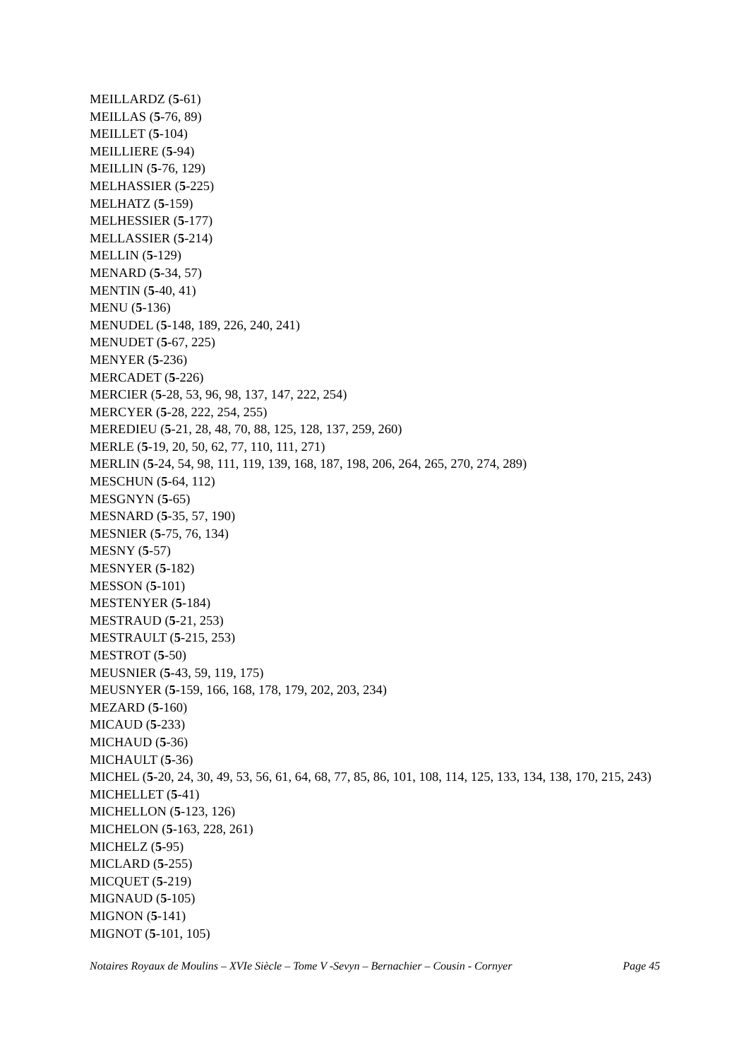MEILLARDZ (5-61)
MEILLAS (5-76, 89)
MEILLET (5-104)
MEILLIERE (5-94)
MEILLIN (5-76, 129)
MELHASSIER (5-225)
MELHATZ (5-159)
MELHESSIER (5-177)
MELLASSIER (5-214)
MELLIN (5-129)
MENARD (5-34, 57)
MENTIN (5-40, 41)
MENU (5-136)
MENUDEL (5-148, 189, 226, 240, 241)
MENUDET (5-67, 225)
MENYER (5-236)
MERCADET (5-226)
MERCIER (5-28, 53, 96, 98, 137, 147, 222, 254)
MERCYER (5-28, 222, 254, 255)
MEREDIEU (5-21, 28, 48, 70, 88, 125, 128, 137, 259, 260)
MERLE (5-19, 20, 50, 62, 77, 110, 111, 271)
MERLIN (5-24, 54, 98, 111, 119, 139, 168, 187, 198, 206, 264, 265, 270, 274, 289)
MESCHUN (5-64, 112)
MESGNYN (5-65)
MESNARD (5-35, 57, 190)
MESNIER (5-75, 76, 134)
MESNY (5-57)
MESNYER (5-182)
MESSON (5-101)
MESTENYER (5-184)
MESTRAUD (5-21, 253)
MESTRAULT (5-215, 253)
MESTROT (5-50)
MEUSNIER (5-43, 59, 119, 175)
MEUSNYER (5-159, 166, 168, 178, 179, 202, 203, 234)
MEZARD (5-160)
MICAUD (5-233)
MICHAUD (5-36)
MICHAULT (5-36)
MICHEL (5-20, 24, 30, 49, 53, 56, 61, 64, 68, 77, 85, 86, 101, 108, 114, 125, 133, 134, 138, 170, 215, 243)
MICHELLET (5-41)
MICHELLON (5-123, 126)
MICHELON (5-163, 228, 261)
MICHELZ (5-95)
MICLARD (5-255)
MICQUET (5-219)
MIGNAUD (5-105)
MIGNON (5-141)
MIGNOT (5-101, 105)
Notaires Royaux de Moulins – XVIe Siècle – Tome V -Sevyn – Bernachier – Cousin - Cornyer Page 45